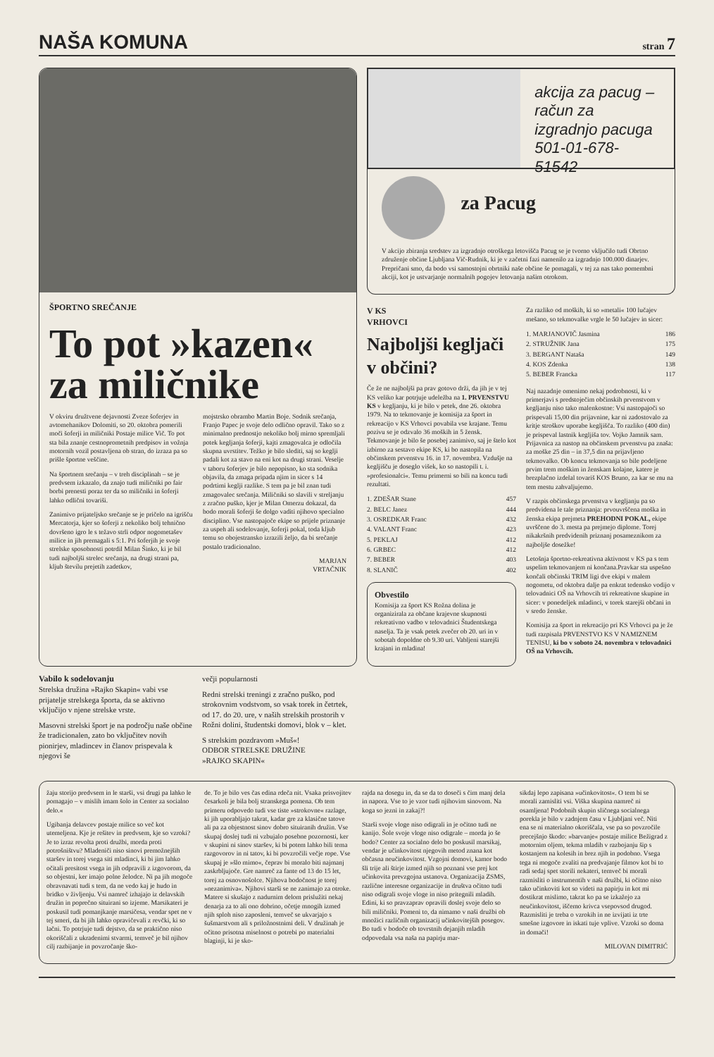NAŠA KOMUNA stran 7
ŠPORTNO SREČANJE
To pot »kazen« za miličnike
V okviru družtvene dejavnosti Zveze šoferjev in avtomehanikov Dolomiti, so 20. oktobra pomerili moči šoferji in miličniki Postaje milice Vič. To pot sta bila znanje cestnoprometnih predpisov in vožnja motornih vozil postavljena ob stran, do izraza pa so prišle športne veščine.
Na športnem srečanju – v treh disciplinah – se je predvsem izkazalo, da znajo tudi miličniki po fair borbi prenesti poraz ter da so miličniki in šoferji lahko odlični tovariši.
Zanimivo prijateljsko srečanje se je pričelo na igrišču Mercatorja, kjer so šoferji z nekoliko bolj tehnično dovršeno igro le s težavo strli odpor nogometašev milice in jih premagali s 5:1. Pri šoferjih je svoje strelske sposobnosti potrdil Milan Šinko, ki je bil tudi najboljši strelec srečanja, na drugi strani pa, kljub števílu prejetih zadetkov,
mojstrsko obrambo Martin Boje. Sodnik srečanja, Franjo Papec je svoje delo odlično opravil. Tako so z minimalno prednostjo nekoliko bolj mirno spremljali potek kegljanja šoferji, kajti zmagovalca je odločila skupna uvrstitev. Težko je bilo slediti, saj so keglji padali kot za stavo na eni kot na drugi strani. Veselje v taboru šoferjev je bilo nepopisno, ko sta sodnika objavila, da zmaga pripada njim in sicer s 14 podrtimi keglji razlike. S tem pa je bil znan tudi zmagovalec srečanja. Miličniki so slavili v streljanju z zračno puško, kjer je Milan Omerzu dokazal, da bodo morali šoferji še dolgo vaditi njihovo specialno disciplino. Vse nastopajoče ekipe so prijele priznanje za uspeh ali sodelovanje, šoferji pokal, toda kljub temu so obojestransko izrazili željo, da bi srečanje postalo tradicionalno.
MARJAN
VRTAČNIK
akcija za pacug –
račun za
izgradnjo pacuga
501-01-678-51542
za Pacug
V akcijo zbiranja sredstev za izgradnjo otroškega letovišča Pacug se je tvorno vključilo tudi Obrtno združenje občine Ljubljana Vič-Rudnik, ki je v začetni fazi namenilo za izgradnjo 100.000 dinarjev. Prepričani smo, da bodo vsi samostojni obrtniki naše občine še pomagali, v tej za nas tako pomembni akciji, kot je ustvarjanje normalnih pogojev letovanja našim otrokom.
V KS
VRHOVCI
Najboljši kegljači v občini?
Če že ne najboljši pa prav gotovo drži, da jih je v tej KS veliko kar potrjuje udeležba na 1. PRVENSTVU KS v kegljanju, ki je bilo v petek, dne 26. oktobra 1979. Na to tekmovanje je komisija za šport in rekreacijo v KS Vrhovci povabila vse krajane. Temu pozivu se je odzvalo 36 moških in 5 žensk. Tekmovanje je bilo še posebej zanimivo, saj je štelo kot izbirno za sestavo ekipe KS, ki bo nastopila na občinskem prvenstvu 16. in 17. novembra. Vzdušje na kegljišču je doseglo višek, ko so nastopili t. i. »profesionalci«. Temu primerni so bili na koncu tudi rezultati.
| 1. ZDEŠAR Stane | 457 |
| 2. BELC Janez | 444 |
| 3. OSREDKAR Franc | 432 |
| 4. VALANT Franc | 423 |
| 5. PEKLAJ | 412 |
| 6. GRBEC | 412 |
| 7. BEBER | 403 |
| 8. SLANIČ | 402 |
Obvestilo
Komisija za šport KS Rožna dolina je organizirala za občane krajevne skupnosti rekreativno vadbo v telovadnici Študentskega naselja. Ta je vsak petek zvečer ob 20. uri in v sobotah dopoldne ob 9.30 uri. Vabljeni starejši krajani in mladina!
Za razliko od moških, ki so »metali« 100 lučajev mešano, so tekmovalke vrgle le 50 lučajev in sicer:
| 1. MARJANOVIČ Jasmina | 186 |
| 2. STRUŽNIK Jana | 175 |
| 3. BERGANT Nataša | 149 |
| 4. KOS Zdenka | 138 |
| 5. BEBER Francka | 117 |
Naj nazadnje omenimo nekaj podrobnosti, ki v primerjavi s predstoječim občinskih prvenstvom v kegljanju niso tako malenkostne: Vsi nastopajoči so prispevali 15,00 din prijavnine, kar ni zadostovalo za kritje stroškov uporabe kegljišča. To razliko (400 din) je prispeval lastnik kegljiša tov. Vojko Jamnik sam. Prijavnica za nastop na občinskem prvenstvu pa znaša: za moške 25 din – in 37,5 din na prijavljeno tekmovalko. Ob koncu tekmovanja so bile podeljene prvim trem moškim in ženskam kolajne, katere je brezplačno izdelal tovariš KOS Bruno, za kar se mu na tem mestu zahvaljujemo.
V razpis občinskega prvenstva v kegljanju pa so predvidena le tale priznanja: prvouvrščena moška in ženska ekipa prejmeta PREHODNI POKAL, ekipe uvrščene do 3. mesta pa prejmejo diplome. Torej nikakršnih predvidenih priznanj posameznikom za najboljše dosežke!
Letošnja športno-rekreativna aktivnost v KS pa s tem uspelim tekmovanjem ni končana.Pravkar sta uspešno končali občinski TRIM ligi dve ekipi v malem nogometu, od oktobra dalje pa enkrat tedensko vodijo v telovadnici OŠ na Vrhovcih tri rekreativne skupine in sicer: v ponedeljek mladinci, v torek starejši občani in v sredo ženske.
Komisija za šport in rekreacijo pri KS Vrhovci pa je že tudi razpisala PRVENSTVO KS V NAMIZNEM TENISU, ki bo v soboto 24. novembra v telovadnici OŠ na Vrhovcih.
Vabilo k sodelovanju
Strelska družina »Rajko Skapin« vabi vse prijatelje strelskega športa, da se aktivno vključijo v njene strelske vrste.
Masovni strelski šport je na področju naše občine že tradicionalen, zato bo vključitev novih pionirjev, mladincev in članov prispevala k njegovi še
večji popularnosti
Redni strelski treningi z zračno puško, pod strokovnim vodstvom, so vsak torek in četrtek, od 17. do 20. ure, v naših strelskih prostorih v Rožni dolini, študentski domovi, blok v – klet.
S strelskim pozdravom »Muš«!
ODBOR STRELSKE DRUŽINE
»RAJKO SKAPIN«
žaju storijo predvsem in le starši, vsi drugi pa lahko le pomagajo – v mislih imam šolo in Center za socialno delo.«
Ugibanja delavcev postaje milice so več kot utemeljena. Kje je rešitev in predvsem, kje so vzroki? Je to izraz revolta proti družbi, morda proti potrošništvu? Mladeniči niso sinovi premožnejših staršev in torej vsega siti mladinci, ki bi jim lahko očitali presitost vsega in jih odpravili z izgovorom, da so objestni, ker imajo polne želodce. Ni pa jih mogoče obravnavati tudi s tem, da ne vedo kaj je hudo in bridko v življenju. Vsi namreč izhajajo iz delavskih družin in poprečno situirani so izjeme. Marsikateri je poskusil tudi pomanjkanje marsičesa, vendar spet ne v tej smeri, da bi jih lahko opravičevali z revčki, ki so lačni. To potrjuje tudi dejstvo, da se praktično niso okoriščali z ukradenimi stvarmi, temveč je bil njihov cilj razbijanje in povzročanje ško-
de. To je bilo ves čas edina rdeča nit. Vsaka prisvojitev česarkoli je bila bolj stranskega pomena. Ob tem primeru odpovedo tudi vse tiste »strokovne« razlage, ki jih uporabljajo takrat, kadar gre za klasične tatove ali pa za objestnost sinov dobro situiranih družin. Vse skupaj doslej tudi ni vzbujalo posebne pozornosti, ker v skupini ni sinov staršev, ki bi potem lahko bili tema razgovorov in ni tatov, ki bi povzročili večje rope. Vse skupaj je »šlo mimo«, čeprav bi moralo biti najmanj zaskrbljujoče. Gre namreč za fante od 13 do 15 let, torej za osnovnošolce. Njihova bodočnost je torej »nezanimiva«. Njihovi starši se ne zanimajo za otroke. Matere si skušajo z nadurnim delom prislužiti nekaj denarja za to ali ono dobrino, očetje mnogih izmed njih sploh niso zaposleni, temveč se ukvarjajo s šušmarstvom ali s priložnostnimi deli. V družinah je očitno prisotna miselnost o potrebi po materialni blaginji, ki je sko-
rajda na dosegu in, da se da to doseči s čim manj dela in napora. Vse to je vzor tudi njihovim sinovom. Na koga so jezni in zakaj?!
Starši svoje vloge niso odigrali in je očitno tudi ne kanijo. Šole svoje vloge niso odigrale – morda jo še bodo? Center za socialno delo bo poskusil marsikaj, vendar je učinkovitost njegovih metod znana kot občasna neučinkovitost. Vzgojni domovi, kamor bodo šli trije ali štirje izmed njih so poznani vse prej kot učinkovita prevzgojna ustanova. Organizacija ZSMS, različne interesne organizacije in društva očitno tudi niso odigrali svoje vloge in niso pritegnili mladih. Edini, ki so pravzaprav opravili doslej svoje delo so bili miličniki. Pomeni to, da nimamo v naši družbi ob množici različnih organizacij učinkovitejših posegov. Bo tudi v bodoče ob tovrstnih dejanjih mladih odpovedala vsa naša na papirju mar-
sikdaj lepo zapisana »učinkovitost«. O tem bi se morali zamisliti vsi. Viška skupina namreč ni osamljena! Podobnih skupin sličnega socialnega porekla je bilo v zadnjem času v Ljubljani več. Niti ena se ni materialno okoriščala, vse pa so povzročile precejšnjo škodo: »barvanje« postaje milice Bežigrad z motornim oljem, tekma mladih v razbojanju šip s kostanjem na kolesih in brez njih in podobno. Vsega tega ni mogoče zvaliti na predvajanje filmov kot bi to radi sedaj spet storili nekateri, temveč bi morali razmisliti o instrumentih v naši družbi, ki očitno niso tako učinkoviti kot so videti na papirju in kot mi dostikrat mislimo, takrat ko pa se izkažejo za neučinkovitost, iščemo krivca vsepovsod drugod. Razmisliti je treba o vzrokih in ne izvijati iz trte smešne izgovore in iskati tuje vplive. Vzroki so doma in domači!
MILOVAN DIMITRIĆ